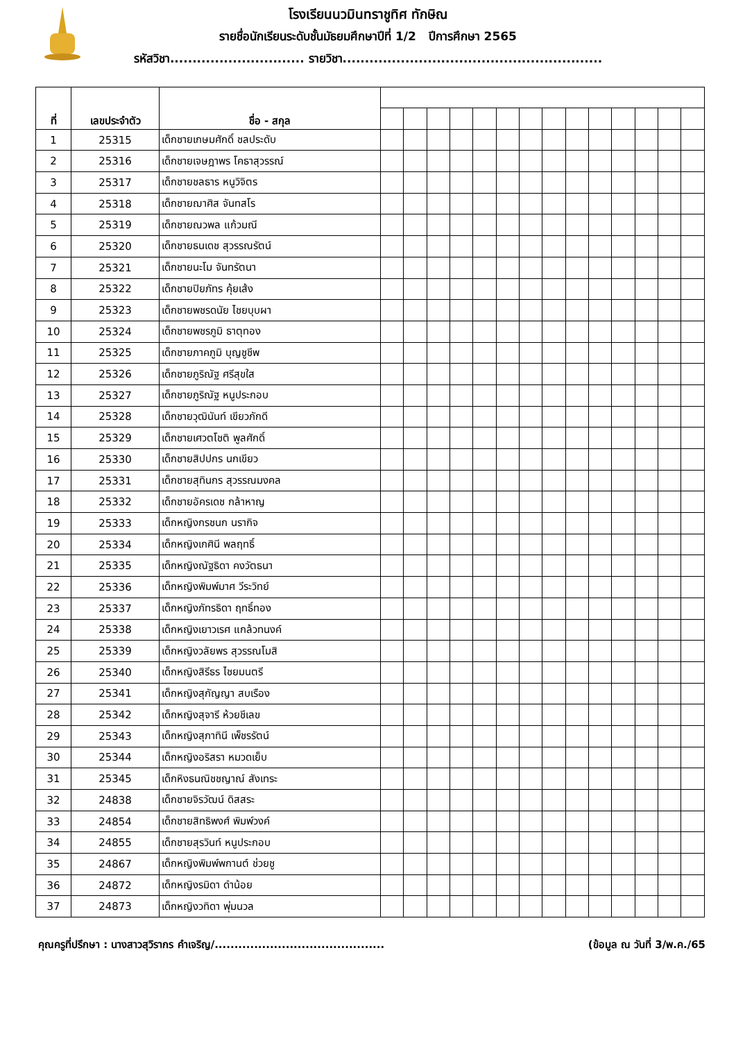โรงเรียนนวมินทราชูทิศ ทักษิณ
รายชื่อนักเรียนระดับชั้นมัธยมศึกษาปีที่ 1/2 ปีการศึกษา 2565
รหัสวิชา.............................. รายวิชา..........................................................
| ที่ | เลขประจำตัว | ชื่อ - สกุล | | | | | | | | | | | | | | |
| --- | --- | --- | --- | --- | --- | --- | --- | --- | --- | --- | --- | --- | --- | --- | --- | --- |
| 1 | 25315 | เด็กชายเกษมศักดิ์ ชลประดับ | | | | | | | | | | | | | | |
| 2 | 25316 | เด็กชายเจษฎาพร โคธาสุวรรณ์ | | | | | | | | | | | | | | |
| 3 | 25317 | เด็กชายชลธาร หนูวิจิตร | | | | | | | | | | | | | | |
| 4 | 25318 | เด็กชายฌาศิส จันทสโร | | | | | | | | | | | | | | |
| 5 | 25319 | เด็กชายณวพล แก้วมณี | | | | | | | | | | | | | | |
| 6 | 25320 | เด็กชายธนเดช สุวรรณรัตน์ | | | | | | | | | | | | | | |
| 7 | 25321 | เด็กชายนะโม จันทรัตนา | | | | | | | | | | | | | | |
| 8 | 25322 | เด็กชายปิยภัทร คุ้ยเส้ง | | | | | | | | | | | | | | |
| 9 | 25323 | เด็กชายพชรดนัย ไชยบุบผา | | | | | | | | | | | | | | |
| 10 | 25324 | เด็กชายพชรภูมิ ธาตุทอง | | | | | | | | | | | | | | |
| 11 | 25325 | เด็กชายภาคภูมิ บุญชูชีพ | | | | | | | | | | | | | | |
| 12 | 25326 | เด็กชายภูริณัฐ ศรีสุขใส | | | | | | | | | | | | | | |
| 13 | 25327 | เด็กชายภูริณัฐ หนูประกอบ | | | | | | | | | | | | | | |
| 14 | 25328 | เด็กชายวุฒินันท์ เขียวภักดี | | | | | | | | | | | | | | |
| 15 | 25329 | เด็กชายเศวตโชติ พูลศักดิ์ | | | | | | | | | | | | | | |
| 16 | 25330 | เด็กชายสิปปกร นกเขียว | | | | | | | | | | | | | | |
| 17 | 25331 | เด็กชายสุทินกร สุวรรณมงคล | | | | | | | | | | | | | | |
| 18 | 25332 | เด็กชายอัครเดช กล้าหาญ | | | | | | | | | | | | | | |
| 19 | 25333 | เด็กหญิงกรชนก นรากิจ | | | | | | | | | | | | | | |
| 20 | 25334 | เด็กหญิงเกศินี พลฤทธิ์ | | | | | | | | | | | | | | |
| 21 | 25335 | เด็กหญิงณัฐธิดา คงวัตธนา | | | | | | | | | | | | | | |
| 22 | 25336 | เด็กหญิงพิมพ์มาศ วีระวิทย์ | | | | | | | | | | | | | | |
| 23 | 25337 | เด็กหญิงภัทรธิดา ฤทธิ์ทอง | | | | | | | | | | | | | | |
| 24 | 25338 | เด็กหญิงเยาวเรศ แกล้วทนงค์ | | | | | | | | | | | | | | |
| 25 | 25339 | เด็กหญิงวลัยพร สุวรรณโมสิ | | | | | | | | | | | | | | |
| 26 | 25340 | เด็กหญิงสิรีธร ไชยมนตรี | | | | | | | | | | | | | | |
| 27 | 25341 | เด็กหญิงสุกัญญา สบเรือง | | | | | | | | | | | | | | |
| 28 | 25342 | เด็กหญิงสุจารี ห้วยชีเลข | | | | | | | | | | | | | | |
| 29 | 25343 | เด็กหญิงสุภาทินี เพ็ชรรัตน์ | | | | | | | | | | | | | | |
| 30 | 25344 | เด็กหญิงอริสรา หมวดเย็บ | | | | | | | | | | | | | | |
| 31 | 25345 | เด็กหิงธนณิชชญาณ์ สังเทระ | | | | | | | | | | | | | | |
| 32 | 24838 | เด็กชายจิรวัฒน์ ดิสสระ | | | | | | | | | | | | | | |
| 33 | 24854 | เด็กชายสิทธิพงศ์ พิมพ์วงค์ | | | | | | | | | | | | | | |
| 34 | 24855 | เด็กชายสุรวินท์ หนูประกอบ | | | | | | | | | | | | | | |
| 35 | 24867 | เด็กหญิงพิมพ์พกานต์ ช่วยชู | | | | | | | | | | | | | | |
| 36 | 24872 | เด็กหญิงรมิดา ดำน้อย | | | | | | | | | | | | | | |
| 37 | 24873 | เด็กหญิงวทิดา พุ่มนวล | | | | | | | | | | | | | | |
คุณครูที่ปรึกษา : นางสาวสุวิรากร คำเจริญ/........................................... (ข้อมูล ณ วันที่ 3/พ.ค./65